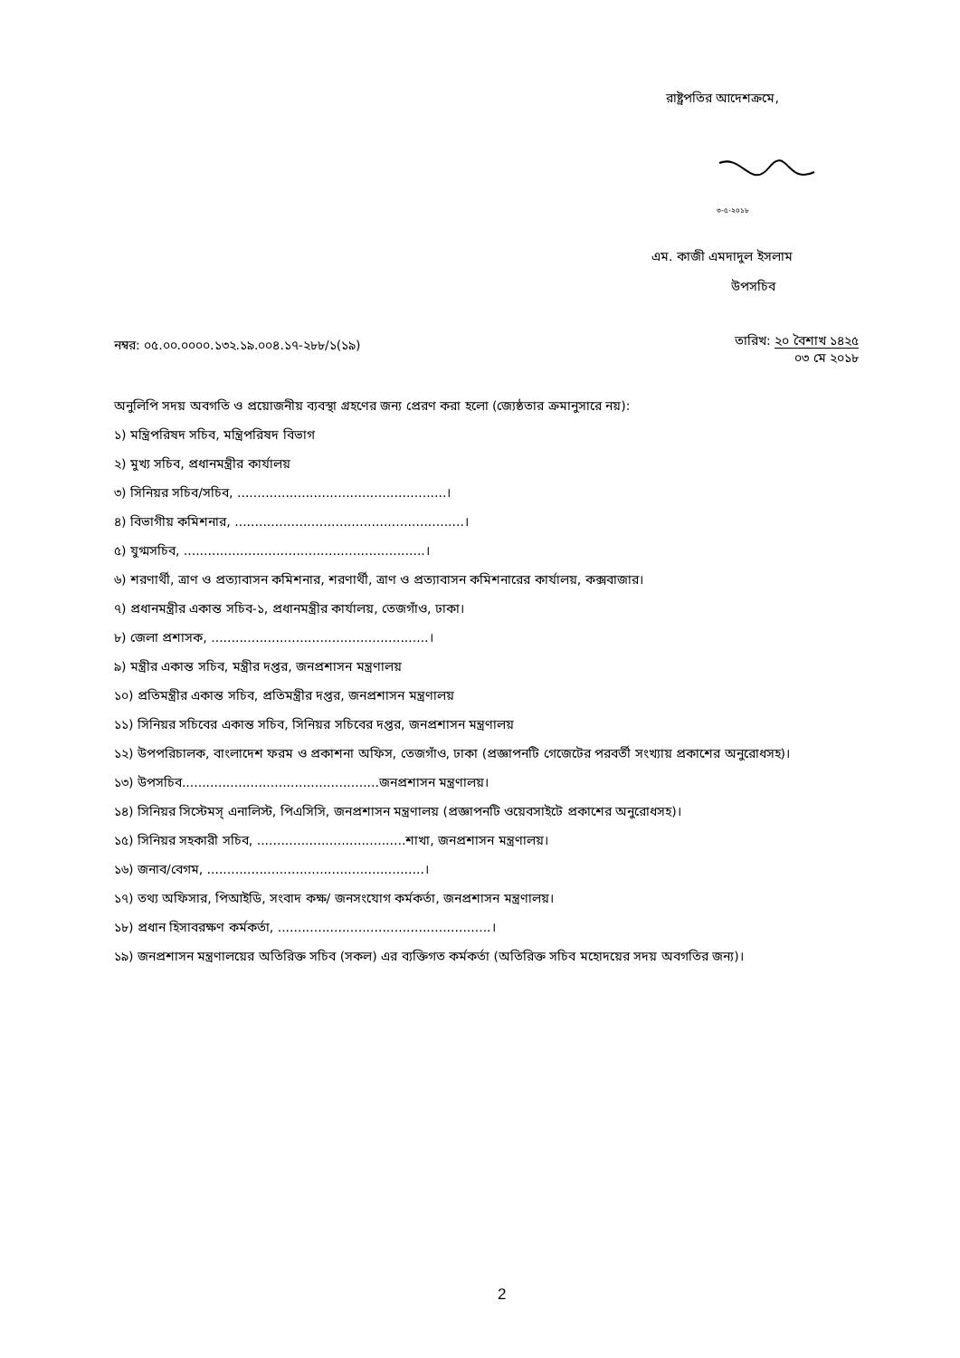রাষ্ট্রপতির আদেশক্রমে,
৩-৫-২০১৮
এম. কাজী এমদাদুল ইসলাম
উপসচিব
নম্বর: ০৫.০০.০০০০.১৩২.১৯.০০৪.১৭-২৮৮/১(১৯)
তারিখ: ২০ বৈশাখ ১৪২৫
০৩ মে ২০১৮
অনুলিপি সদয় অবগতি ও প্রয়োজনীয় ব্যবস্থা গ্রহণের জন্য প্রেরণ করা হলো (জ্যেষ্ঠতার ক্রমানুসারে নয়):
১) মন্ত্রিপরিষদ সচিব, মন্ত্রিপরিষদ বিভাগ
২) মুখ্য সচিব, প্রধানমন্ত্রীর কার্যালয়
৩) সিনিয়র সচিব/সচিব, ....................................................।
৪) বিভাগীয় কমিশনার, .........................................................।
৫) যুগ্মসচিব, ............................................................।
৬) শরণার্থী, ত্রাণ ও প্রত্যাবাসন কমিশনার, শরণার্থী, ত্রাণ ও প্রত্যাবাসন কমিশনারের কার্যালয়, কক্সবাজার।
৭) প্রধানমন্ত্রীর একান্ত সচিব-১, প্রধানমন্ত্রীর কার্যালয়, তেজগাঁও, ঢাকা।
৮) জেলা প্রশাসক, ......................................................।
৯) মন্ত্রীর একান্ত সচিব, মন্ত্রীর দপ্তর, জনপ্রশাসন মন্ত্রণালয়
১০) প্রতিমন্ত্রীর একান্ত সচিব, প্রতিমন্ত্রীর দপ্তর, জনপ্রশাসন মন্ত্রণালয়
১১) সিনিয়র সচিবের একান্ত সচিব, সিনিয়র সচিবের দপ্তর, জনপ্রশাসন মন্ত্রণালয়
১২) উপপরিচালক, বাংলাদেশ ফরম ও প্রকাশনা অফিস, তেজগাঁও, ঢাকা (প্রজ্ঞাপনটি গেজেটের পরবর্তী সংখ্যায় প্রকাশের অনুরোধসহ)।
১৩) উপসচিব.................................................জনপ্রশাসন মন্ত্রণালয়।
১৪) সিনিয়র সিস্টেমস্ এনালিস্ট, পিএসিসি, জনপ্রশাসন মন্ত্রণালয় (প্রজ্ঞাপনটি ওয়েবসাইটে প্রকাশের অনুরোধসহ)।
১৫) সিনিয়র সহকারী সচিব, .....................................শাখা, জনপ্রশাসন মন্ত্রণালয়।
১৬) জনাব/বেগম, ......................................................।
১৭) তথ্য অফিসার, পিআইডি, সংবাদ কক্ষ/ জনসংযোগ কর্মকর্তা, জনপ্রশাসন মন্ত্রণালয়।
১৮) প্রধান হিসাবরক্ষণ কর্মকর্তা, .....................................................।
১৯) জনপ্রশাসন মন্ত্রণালয়ের অতিরিক্ত সচিব (সকল) এর ব্যক্তিগত কর্মকর্তা (অতিরিক্ত সচিব মহোদয়ের সদয় অবগতির জন্য)।
2